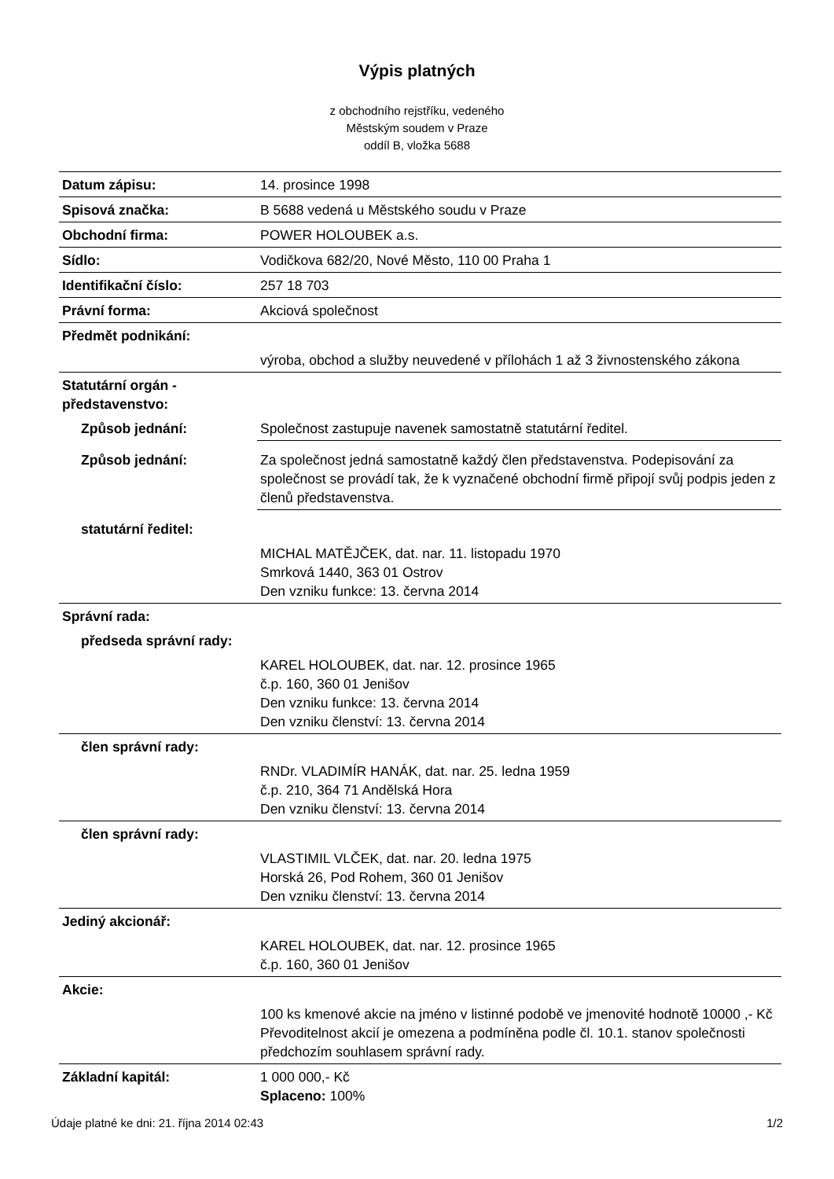Výpis platných
z obchodního rejstříku, vedeného
Městským soudem v Praze
oddíl B, vložka 5688
| Datum zápisu: | 14. prosince 1998 |
| Spisová značka: | B 5688 vedená u Městského soudu v Praze |
| Obchodní firma: | POWER HOLOUBEK a.s. |
| Sídlo: | Vodičkova 682/20, Nové Město, 110 00 Praha 1 |
| Identifikační číslo: | 257 18 703 |
| Právní forma: | Akciová společnost |
| Předmět podnikání: | |
| | výroba, obchod a služby neuvedené v přílohách 1 až 3 živnostenského zákona |
| Statutární orgán - představenstvo: | |
| Způsob jednání: | Společnost zastupuje navenek samostatně statutární ředitel. |
| Způsob jednání: | Za společnost jedná samostatně každý člen představenstva. Podepisování za společnost se provádí tak, že k vyznačené obchodní firmě připojí svůj podpis jeden z členů představenstva. |
| statutární ředitel: | |
| | MICHAL MATĚJČEK, dat. nar. 11. listopadu 1970 Smrková 1440, 363 01 Ostrov Den vzniku funkce: 13. června 2014 |
| Správní rada: | |
| předseda správní rady: | |
| | KAREL HOLOUBEK, dat. nar. 12. prosince 1965 č.p. 160, 360 01 Jenišov Den vzniku funkce: 13. června 2014 Den vzniku členství: 13. června 2014 |
| člen správní rady: | |
| | RNDr. VLADIMÍR HANÁK, dat. nar. 25. ledna 1959 č.p. 210, 364 71 Andělská Hora Den vzniku členství: 13. června 2014 |
| člen správní rady: | |
| | VLASTIMIL VLČEK, dat. nar. 20. ledna 1975 Horská 26, Pod Rohem, 360 01 Jenišov Den vzniku členství: 13. června 2014 |
| Jediný akcionář: | |
| | KAREL HOLOUBEK, dat. nar. 12. prosince 1965 č.p. 160, 360 01 Jenišov |
| Akcie: | |
| | 100 ks kmenové akcie na jméno v listinné podobě ve jmenovité hodnotě 10000 ,- Kč Převoditelnost akcií je omezena a podmíněna podle čl. 10.1. stanov společnosti předchozím souhlasem správní rady. |
| Základní kapitál: | 1 000 000,- Kč Splaceno: 100% |
Údaje platné ke dni: 21. října 2014 02:43 1/2